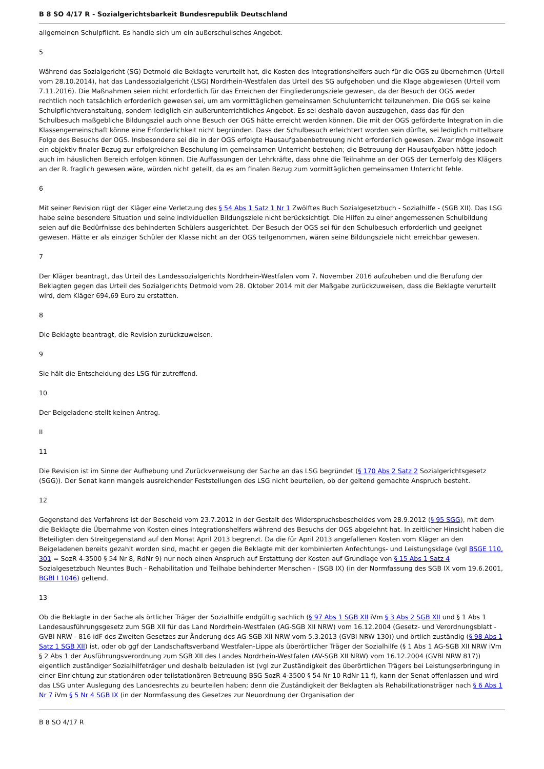B 8 SO 4/17 R - Sozialgerichtsbarkeit Bundesrepublik Deutschland
allgemeinen Schulpflicht. Es handle sich um ein außerschulisches Angebot.
5
Während das Sozialgericht (SG) Detmold die Beklagte verurteilt hat, die Kosten des Integrationshelfers auch für die OGS zu übernehmen (Urteil vom 28.10.2014), hat das Landessozialgericht (LSG) Nordrhein-Westfalen das Urteil des SG aufgehoben und die Klage abgewiesen (Urteil vom 7.11.2016). Die Maßnahmen seien nicht erforderlich für das Erreichen der Eingliederungsziele gewesen, da der Besuch der OGS weder rechtlich noch tatsächlich erforderlich gewesen sei, um am vormittäglichen gemeinsamen Schulunterricht teilzunehmen. Die OGS sei keine Schulpflichtveranstaltung, sondern lediglich ein außerunterrichtliches Angebot. Es sei deshalb davon auszugehen, dass das für den Schulbesuch maßgebliche Bildungsziel auch ohne Besuch der OGS hätte erreicht werden können. Die mit der OGS geförderte Integration in die Klassengemeinschaft könne eine Erforderlichkeit nicht begründen. Dass der Schulbesuch erleichtert worden sein dürfte, sei lediglich mittelbare Folge des Besuchs der OGS. Insbesondere sei die in der OGS erfolgte Hausaufgabenbetreuung nicht erforderlich gewesen. Zwar möge insoweit ein objektiv finaler Bezug zur erfolgreichen Beschulung im gemeinsamen Unterricht bestehen; die Betreuung der Hausaufgaben hätte jedoch auch im häuslichen Bereich erfolgen können. Die Auffassungen der Lehrkräfte, dass ohne die Teilnahme an der OGS der Lernerfolg des Klägers an der R. fraglich gewesen wäre, würden nicht geteilt, da es am finalen Bezug zum vormittäglichen gemeinsamen Unterricht fehle.
6
Mit seiner Revision rügt der Kläger eine Verletzung des § 54 Abs 1 Satz 1 Nr 1 Zwölftes Buch Sozialgesetzbuch - Sozialhilfe - (SGB XII). Das LSG habe seine besondere Situation und seine individuellen Bildungsziele nicht berücksichtigt. Die Hilfen zu einer angemessenen Schulbildung seien auf die Bedürfnisse des behinderten Schülers ausgerichtet. Der Besuch der OGS sei für den Schulbesuch erforderlich und geeignet gewesen. Hätte er als einziger Schüler der Klasse nicht an der OGS teilgenommen, wären seine Bildungsziele nicht erreichbar gewesen.
7
Der Kläger beantragt, das Urteil des Landessozialgerichts Nordrhein-Westfalen vom 7. November 2016 aufzuheben und die Berufung der Beklagten gegen das Urteil des Sozialgerichts Detmold vom 28. Oktober 2014 mit der Maßgabe zurückzuweisen, dass die Beklagte verurteilt wird, dem Kläger 694,69 Euro zu erstatten.
8
Die Beklagte beantragt, die Revision zurückzuweisen.
9
Sie hält die Entscheidung des LSG für zutreffend.
10
Der Beigeladene stellt keinen Antrag.
II
11
Die Revision ist im Sinne der Aufhebung und Zurückverweisung der Sache an das LSG begründet (§ 170 Abs 2 Satz 2 Sozialgerichtsgesetz (SGG)). Der Senat kann mangels ausreichender Feststellungen des LSG nicht beurteilen, ob der geltend gemachte Anspruch besteht.
12
Gegenstand des Verfahrens ist der Bescheid vom 23.7.2012 in der Gestalt des Widerspruchsbescheides vom 28.9.2012 (§ 95 SGG), mit dem die Beklagte die Übernahme von Kosten eines Integrationshelfers während des Besuchs der OGS abgelehnt hat. In zeitlicher Hinsicht haben die Beteiligten den Streitgegenstand auf den Monat April 2013 begrenzt. Da die für April 2013 angefallenen Kosten vom Kläger an den Beigeladenen bereits gezahlt worden sind, macht er gegen die Beklagte mit der kombinierten Anfechtungs- und Leistungsklage (vgl BSGE 110, 301 = SozR 4-3500 § 54 Nr 8, RdNr 9) nur noch einen Anspruch auf Erstattung der Kosten auf Grundlage von § 15 Abs 1 Satz 4 Sozialgesetzbuch Neuntes Buch - Rehabilitation und Teilhabe behinderter Menschen - (SGB IX) (in der Normfassung des SGB IX vom 19.6.2001, BGBl I 1046) geltend.
13
Ob die Beklagte in der Sache als örtlicher Träger der Sozialhilfe endgültig sachlich (§ 97 Abs 1 SGB XII iVm § 3 Abs 2 SGB XII und § 1 Abs 1 Landesausführungsgesetz zum SGB XII für das Land Nordrhein-Westfalen (AG-SGB XII NRW) vom 16.12.2004 (Gesetz- und Verordnungsblatt - GVBl NRW - 816 idF des Zweiten Gesetzes zur Änderung des AG-SGB XII NRW vom 5.3.2013 (GVBl NRW 130)) und örtlich zuständig (§ 98 Abs 1 Satz 1 SGB XII) ist, oder ob ggf der Landschaftsverband Westfalen-Lippe als überörtlicher Träger der Sozialhilfe (§ 1 Abs 1 AG-SGB XII NRW iVm § 2 Abs 1 der Ausführungsverordnung zum SGB XII des Landes Nordrhein-Westfalen (AV-SGB XII NRW) vom 16.12.2004 (GVBl NRW 817)) eigentlich zuständiger Sozialhilfeträger und deshalb beizuladen ist (vgl zur Zuständigkeit des überörtlichen Trägers bei Leistungserbringung in einer Einrichtung zur stationären oder teilstationären Betreuung BSG SozR 4-3500 § 54 Nr 10 RdNr 11 f), kann der Senat offenlassen und wird das LSG unter Auslegung des Landesrechts zu beurteilen haben; denn die Zuständigkeit der Beklagten als Rehabilitationsträger nach § 6 Abs 1 Nr 7 iVm § 5 Nr 4 SGB IX (in der Normfassung des Gesetzes zur Neuordnung der Organisation der
B 8 SO 4/17 R